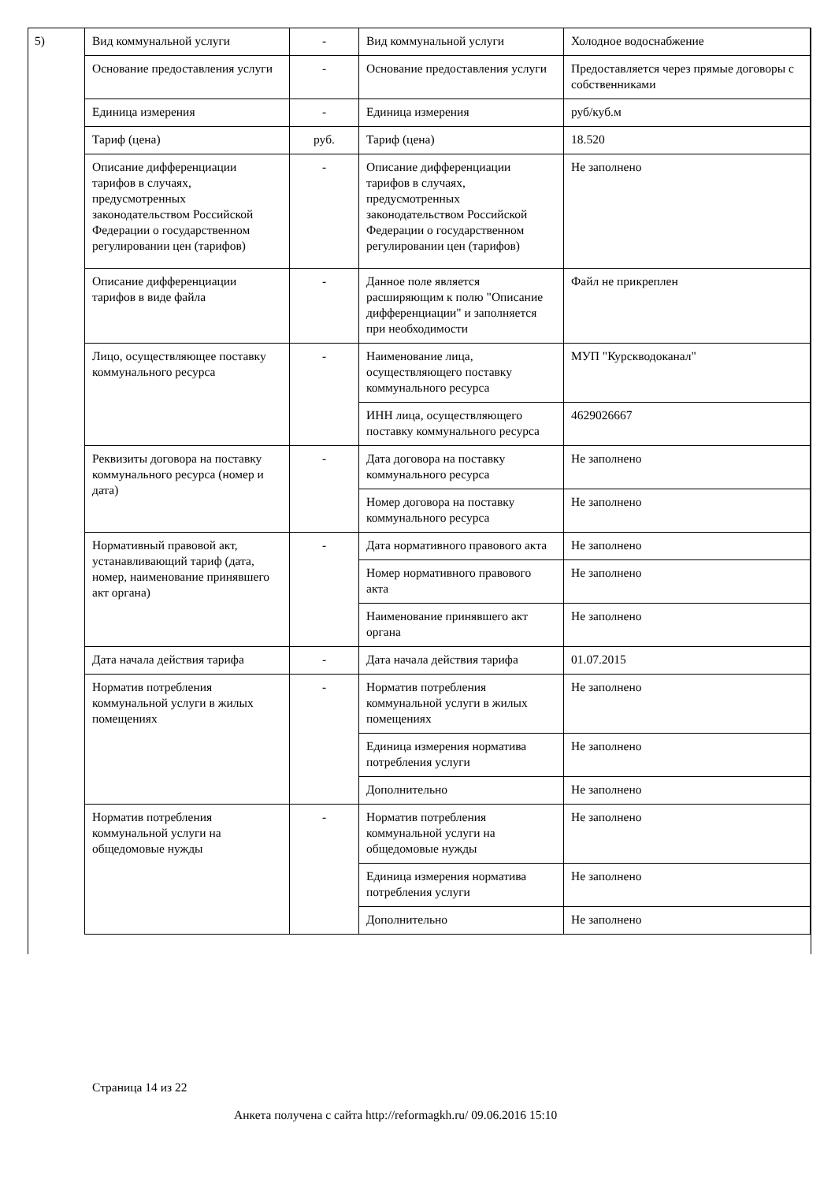5)
| Вид коммунальной услуги | - | Вид коммунальной услуги | Холодное водоснабжение |
| Основание предоставления услуги | - | Основание предоставления услуги | Предоставляется через прямые договоры с собственниками |
| Единица измерения | - | Единица измерения | руб/куб.м |
| Тариф (цена) | руб. | Тариф (цена) | 18.520 |
| Описание дифференциации тарифов в случаях, предусмотренных законодательством Российской Федерации о государственном регулировании цен (тарифов) | - | Описание дифференциации тарифов в случаях, предусмотренных законодательством Российской Федерации о государственном регулировании цен (тарифов) | Не заполнено |
| Описание дифференциации тарифов в виде файла | - | Данное поле является расширяющим к полю "Описание дифференциации" и заполняется при необходимости | Файл не прикреплен |
| Лицо, осуществляющее поставку коммунального ресурса | - | Наименование лица, осуществляющего поставку коммунального ресурса | МУП "Курскводоканал" |
| | | ИНН лица, осуществляющего поставку коммунального ресурса | 4629026667 |
| Реквизиты договора на поставку коммунального ресурса (номер и дата) | - | Дата договора на поставку коммунального ресурса | Не заполнено |
| | | Номер договора на поставку коммунального ресурса | Не заполнено |
| Нормативный правовой акт, устанавливающий тариф (дата, номер, наименование принявшего акт органа) | - | Дата нормативного правового акта | Не заполнено |
| | | Номер нормативного правового акта | Не заполнено |
| | | Наименование принявшего акт органа | Не заполнено |
| Дата начала действия тарифа | - | Дата начала действия тарифа | 01.07.2015 |
| Норматив потребления коммунальной услуги в жилых помещениях | - | Норматив потребления коммунальной услуги в жилых помещениях | Не заполнено |
| | | Единица измерения норматива потребления услуги | Не заполнено |
| | | Дополнительно | Не заполнено |
| Норматив потребления коммунальной услуги на общедомовые нужды | - | Норматив потребления коммунальной услуги на общедомовые нужды | Не заполнено |
| | | Единица измерения норматива потребления услуги | Не заполнено |
| | | Дополнительно | Не заполнено |
Страница 14 из 22
Анкета получена с сайта http://reformagkh.ru/ 09.06.2016 15:10